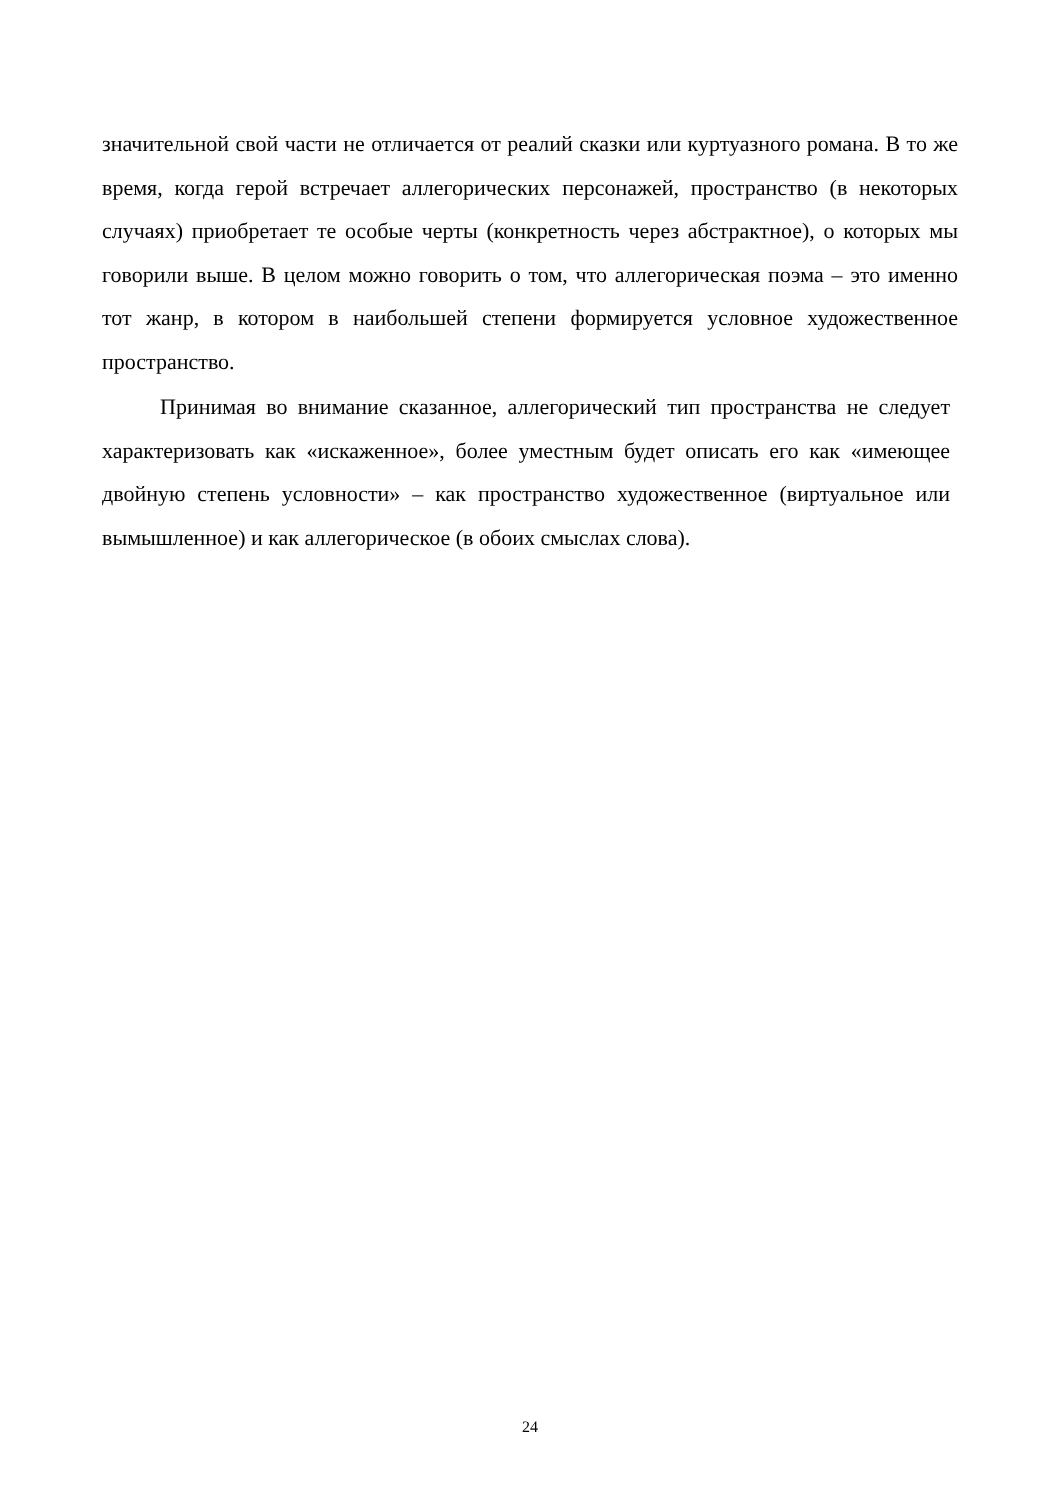значительной свой части не отличается от реалий сказки или куртуазного романа. В то же время, когда герой встречает аллегорических персонажей, пространство (в некоторых случаях) приобретает те особые черты (конкретность через абстрактное), о которых мы говорили выше. В целом можно говорить о том, что аллегорическая поэма – это именно тот жанр, в котором в наибольшей степени формируется условное художественное пространство.
Принимая во внимание сказанное, аллегорический тип пространства не следует характеризовать как «искаженное», более уместным будет описать его как «имеющее двойную степень условности» – как пространство художественное (виртуальное или вымышленное) и как аллегорическое (в обоих смыслах слова).
24